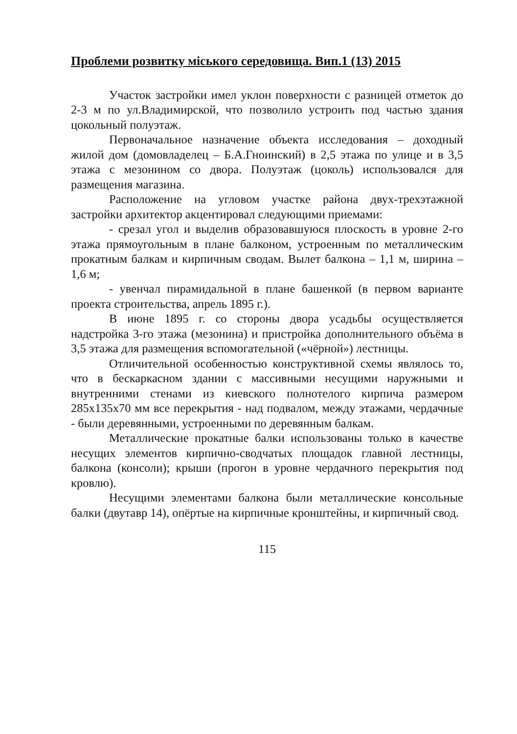Проблеми розвитку міського середовища. Вип.1 (13) 2015
Участок застройки имел уклон поверхности с разницей отметок до 2-3 м по ул.Владимирской, что позволило устроить под частью здания цокольный полуэтаж.
Первоначальное назначение объекта исследования – доходный жилой дом (домовладелец – Б.А.Гноинский) в 2,5 этажа по улице и в 3,5 этажа с мезонином со двора. Полуэтаж (цоколь) использовался для размещения магазина.
Расположение на угловом участке района двух-трехэтажной застройки архитектор акцентировал следующими приемами:
- срезал угол и выделив образовавшуюся плоскость в уровне 2-го этажа прямоугольным в плане балконом, устроенным по металлическим прокатным балкам и кирпичным сводам. Вылет балкона – 1,1 м, ширина – 1,6 м;
- увенчал пирамидальной в плане башенкой (в первом варианте проекта строительства, апрель 1895 г.).
В июне 1895 г. со стороны двора усадьбы осуществляется надстройка 3-го этажа (мезонина) и пристройка дополнительного объёма в 3,5 этажа для размещения вспомогательной («чёрной») лестницы.
Отличительной особенностью конструктивной схемы являлось то, что в бескаркасном здании с массивными несущими наружными и внутренними стенами из киевского полнотелого кирпича размером 285х135х70 мм все перекрытия - над подвалом, между этажами, чердачные - были деревянными, устроенными по деревянным балкам.
Металлические прокатные балки использованы только в качестве несущих элементов кирпично-сводчатых площадок главной лестницы, балкона (консоли); крыши (прогон в уровне чердачного перекрытия под кровлю).
Несущими элементами балкона были металлические консольные балки (двутавр 14), опёртые на кирпичные кронштейны, и кирпичный свод.
115